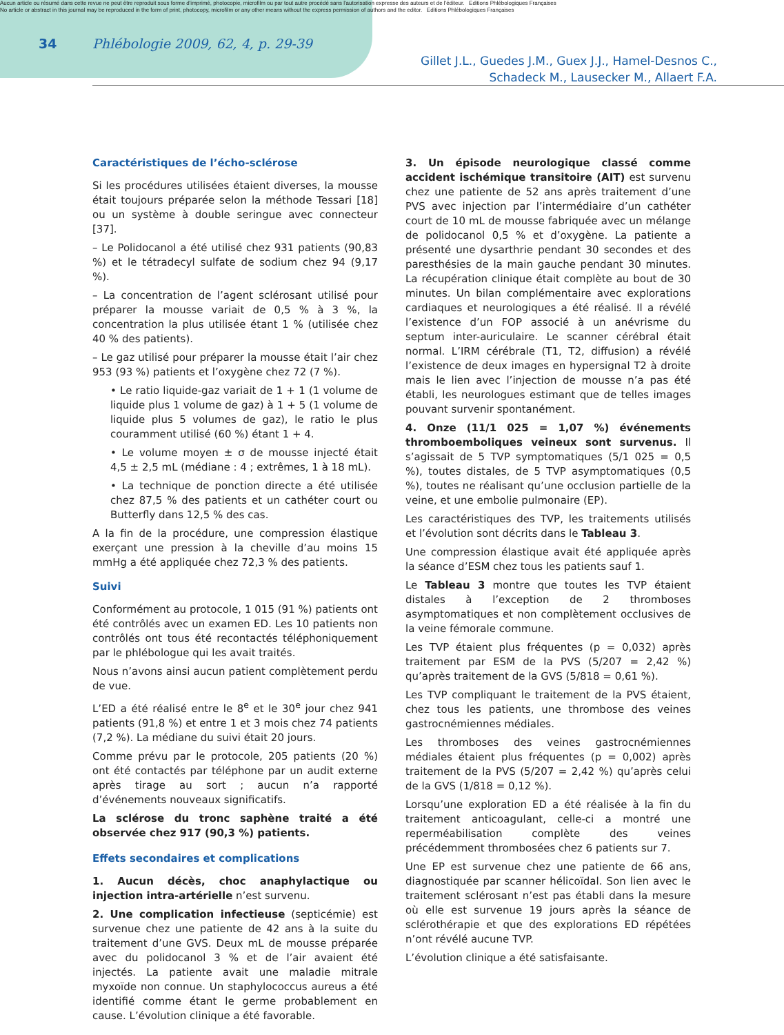Aucun article ou résumé dans cette revue ne peut être reproduit sous forme d'imprimé, photocopie, microfilm ou par tout autre procédé sans l'autorisation expresse des auteurs et de l'éditeur. Editions Phlébologiques Françaises
No article or abstract in this journal may be reproduced in the form of print, photocopy, microfilm or any other means without the express permission of authors and the editor. Editions Phlébologiques Françaises
34
Phlébologie 2009, 62, 4, p. 29-39
Gillet J.L., Guedes J.M., Guex J.J., Hamel-Desnos C.,
Schadeck M., Lausecker M., Allaert F.A.
Caractéristiques de l’écho-sclérose
Si les procédures utilisées étaient diverses, la mousse était toujours préparée selon la méthode Tessari [18] ou un système à double seringue avec connecteur [37].
– Le Polidocanol a été utilisé chez 931 patients (90,83 %) et le tétradecyl sulfate de sodium chez 94 (9,17 %).
– La concentration de l’agent sclérosant utilisé pour préparer la mousse variait de 0,5 % à 3 %, la concentration la plus utilisée étant 1 % (utilisée chez 40 % des patients).
– Le gaz utilisé pour préparer la mousse était l’air chez 953 (93 %) patients et l’oxygène chez 72 (7 %).
• Le ratio liquide-gaz variait de 1 + 1 (1 volume de liquide plus 1 volume de gaz) à 1 + 5 (1 volume de liquide plus 5 volumes de gaz), le ratio le plus couramment utilisé (60 %) étant 1 + 4.
• Le volume moyen ± σ de mousse injecté était 4,5 ± 2,5 mL (médiane : 4 ; extrêmes, 1 à 18 mL).
• La technique de ponction directe a été utilisée chez 87,5 % des patients et un cathéter court ou Butterfly dans 12,5 % des cas.
A la fin de la procédure, une compression élastique exerçant une pression à la cheville d’au moins 15 mmHg a été appliquée chez 72,3 % des patients.
Suivi
Conformément au protocole, 1 015 (91 %) patients ont été contrôlés avec un examen ED. Les 10 patients non contrôlés ont tous été recontactés téléphoniquement par le phlébologue qui les avait traités.
Nous n’avons ainsi aucun patient complètement perdu de vue.
L’ED a été réalisé entre le 8<sup>e</sup> et le 30<sup>e</sup> jour chez 941 patients (91,8 %) et entre 1 et 3 mois chez 74 patients (7,2 %). La médiane du suivi était 20 jours.
Comme prévu par le protocole, 205 patients (20 %) ont été contactés par téléphone par un audit externe après tirage au sort ; aucun n’a rapporté d’événements nouveaux significatifs.
La sclérose du tronc saphène traité a été observée chez 917 (90,3 %) patients.
Effets secondaires et complications
1. Aucun décès, choc anaphylactique ou injection intra-artérielle n’est survenu.
2. Une complication infectieuse (septicémie) est survenue chez une patiente de 42 ans à la suite du traitement d’une GVS. Deux mL de mousse préparée avec du polidocanol 3 % et de l’air avaient été injectés. La patiente avait une maladie mitrale myxoïde non connue. Un staphylococcus aureus a été identifié comme étant le germe probablement en cause. L’évolution clinique a été favorable.
3. Un épisode neurologique classé comme accident ischémique transitoire (AIT) est survenu chez une patiente de 52 ans après traitement d’une PVS avec injection par l’intermédiaire d’un cathéter court de 10 mL de mousse fabriquée avec un mélange de polidocanol 0,5 % et d’oxygène. La patiente a présenté une dysarthrie pendant 30 secondes et des paresthésies de la main gauche pendant 30 minutes. La récupération clinique était complète au bout de 30 minutes. Un bilan complémentaire avec explorations cardiaques et neurologiques a été réalisé. Il a révélé l’existence d’un FOP associé à un anévrisme du septum inter-auriculaire. Le scanner cérébral était normal. L’IRM cérébrale (T1, T2, diffusion) a révélé l’existence de deux images en hypersignal T2 à droite mais le lien avec l’injection de mousse n’a pas été établi, les neurologues estimant que de telles images pouvant survenir spontanément.
4. Onze (11/1 025 = 1,07 %) événements thromboemboliques veineux sont survenus. Il s’agissait de 5 TVP symptomatiques (5/1 025 = 0,5 %), toutes distales, de 5 TVP asymptomatiques (0,5 %), toutes ne réalisant qu’une occlusion partielle de la veine, et une embolie pulmonaire (EP).
Les caractéristiques des TVP, les traitements utilisés et l’évolution sont décrits dans le Tableau 3.
Une compression élastique avait été appliquée après la séance d’ESM chez tous les patients sauf 1.
Le Tableau 3 montre que toutes les TVP étaient distales à l’exception de 2 thromboses asymptomatiques et non complètement occlusives de la veine fémorale commune.
Les TVP étaient plus fréquentes (p = 0,032) après traitement par ESM de la PVS (5/207 = 2,42 %) qu’après traitement de la GVS (5/818 = 0,61 %).
Les TVP compliquant le traitement de la PVS étaient, chez tous les patients, une thrombose des veines gastrocnémiennes médiales.
Les thromboses des veines gastrocnémiennes médiales étaient plus fréquentes (p = 0,002) après traitement de la PVS (5/207 = 2,42 %) qu’après celui de la GVS (1/818 = 0,12 %).
Lorsqu’une exploration ED a été réalisée à la fin du traitement anticoagulant, celle-ci a montré une reperméabilisation complète des veines précédemment thrombosées chez 6 patients sur 7.
Une EP est survenue chez une patiente de 66 ans, diagnostiquée par scanner hélicoïdal. Son lien avec le traitement sclérosant n’est pas établi dans la mesure où elle est survenue 19 jours après la séance de sclérothérapie et que des explorations ED répétées n’ont révélé aucune TVP.
L’évolution clinique a été satisfaisante.